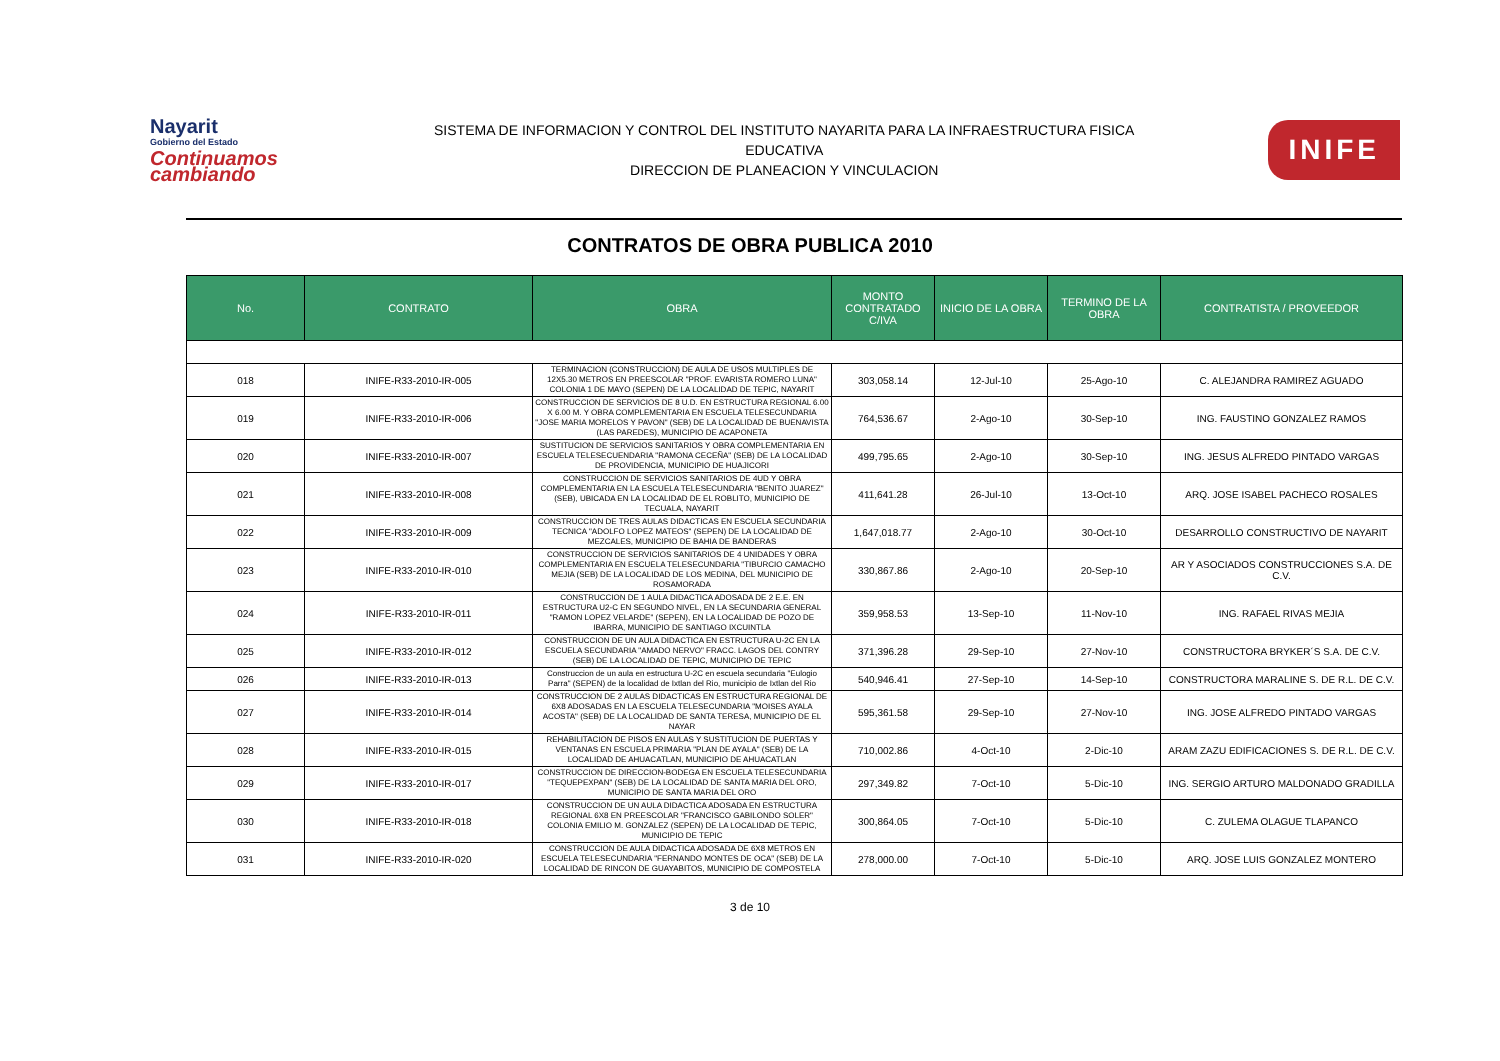Nayarit
Gobierno del Estado
Continuamos cambiando
SISTEMA DE INFORMACION Y CONTROL DEL INSTITUTO NAYARITA PARA LA INFRAESTRUCTURA FISICA
EDUCATIVA
DIRECCION DE PLANEACION Y VINCULACION
INIFE
CONTRATOS DE OBRA PUBLICA 2010
| No. | CONTRATO | OBRA | MONTO CONTRATADO C/IVA | INICIO DE LA OBRA | TERMINO DE LA OBRA | CONTRATISTA / PROVEEDOR |
| --- | --- | --- | --- | --- | --- | --- |
| 018 | INIFE-R33-2010-IR-005 | TERMINACION (CONSTRUCCION) DE AULA DE USOS MULTIPLES DE 12X5.30 METROS EN PREESCOLAR "PROF. EVARISTA ROMERO LUNA" COLONIA 1 DE MAYO (SEPEN) DE LA LOCALIDAD DE TEPIC, NAYARIT | 303,058.14 | 12-Jul-10 | 25-Ago-10 | C. ALEJANDRA RAMIREZ AGUADO |
| 019 | INIFE-R33-2010-IR-006 | CONSTRUCCION DE SERVICIOS DE 8 U.D. EN ESTRUCTURA REGIONAL 6.00 X 6.00 M. Y OBRA COMPLEMENTARIA EN ESCUELA TELESECUNDARIA "JOSE MARIA MORELOS Y PAVON" (SEB) DE LA LOCALIDAD DE BUENAVISTA (LAS PAREDES), MUNICIPIO DE ACAPONETA | 764,536.67 | 2-Ago-10 | 30-Sep-10 | ING. FAUSTINO GONZALEZ RAMOS |
| 020 | INIFE-R33-2010-IR-007 | SUSTITUCION DE SERVICIOS SANITARIOS Y OBRA COMPLEMENTARIA EN ESCUELA TELESECUENDARIA "RAMONA CECEÑA" (SEB) DE LA LOCALIDAD DE PROVIDENCIA, MUNICIPIO DE HUAJICORI | 499,795.65 | 2-Ago-10 | 30-Sep-10 | ING. JESUS ALFREDO PINTADO VARGAS |
| 021 | INIFE-R33-2010-IR-008 | CONSTRUCCION DE SERVICIOS SANITARIOS DE 4UD Y OBRA COMPLEMENTARIA EN LA ESCUELA TELESECUNDARIA "BENITO JUAREZ" (SEB), UBICADA EN LA LOCALIDAD DE EL ROBLITO, MUNICIPIO DE TECUALA, NAYARIT | 411,641.28 | 26-Jul-10 | 13-Oct-10 | ARQ. JOSE ISABEL PACHECO ROSALES |
| 022 | INIFE-R33-2010-IR-009 | CONSTRUCCION DE TRES AULAS DIDACTICAS EN ESCUELA SECUNDARIA TECNICA "ADOLFO LOPEZ MATEOS" (SEPEN) DE LA LOCALIDAD DE MEZCALES, MUNICIPIO DE BAHIA DE BANDERAS | 1,647,018.77 | 2-Ago-10 | 30-Oct-10 | DESARROLLO CONSTRUCTIVO DE NAYARIT |
| 023 | INIFE-R33-2010-IR-010 | CONSTRUCCION DE SERVICIOS SANITARIOS DE 4 UNIDADES Y OBRA COMPLEMENTARIA EN ESCUELA TELESECUNDARIA "TIBURCIO CAMACHO MEJIA (SEB) DE LA LOCALIDAD DE LOS MEDINA, DEL MUNICIPIO DE ROSAMORADA | 330,867.86 | 2-Ago-10 | 20-Sep-10 | AR Y ASOCIADOS CONSTRUCCIONES S.A. DE C.V. |
| 024 | INIFE-R33-2010-IR-011 | CONSTRUCCION DE 1 AULA DIDACTICA ADOSADA DE 2 E.E. EN ESTRUCTURA U2-C EN SEGUNDO NIVEL, EN LA SECUNDARIA GENERAL "RAMON LOPEZ VELARDE" (SEPEN), EN LA LOCALIDAD DE POZO DE IBARRA, MUNICIPIO DE SANTIAGO IXCUINTLA | 359,958.53 | 13-Sep-10 | 11-Nov-10 | ING. RAFAEL RIVAS MEJIA |
| 025 | INIFE-R33-2010-IR-012 | CONSTRUCCION DE UN AULA DIDACTICA EN ESTRUCTURA U-2C EN LA ESCUELA SECUNDARIA "AMADO NERVO" FRACC. LAGOS DEL CONTRY (SEB) DE LA LOCALIDAD DE TEPIC, MUNICIPIO DE TEPIC | 371,396.28 | 29-Sep-10 | 27-Nov-10 | CONSTRUCTORA BRYKER´S S.A. DE C.V. |
| 026 | INIFE-R33-2010-IR-013 | Construccion de un aula en estructura U-2C en escuela secundaria "Eulogio Parra" (SEPEN) de la localidad de Ixtlan del Rio, municipio de Ixtlan del Rio | 540,946.41 | 27-Sep-10 | 14-Sep-10 | CONSTRUCTORA MARALINE S. DE R.L. DE C.V. |
| 027 | INIFE-R33-2010-IR-014 | CONSTRUCCION DE 2 AULAS DIDACTICAS EN ESTRUCTURA REGIONAL DE 6X8 ADOSADAS EN LA ESCUELA TELESECUNDARIA "MOISES AYALA ACOSTA" (SEB) DE LA LOCALIDAD DE SANTA TERESA, MUNICIPIO DE EL NAYAR | 595,361.58 | 29-Sep-10 | 27-Nov-10 | ING. JOSE ALFREDO PINTADO VARGAS |
| 028 | INIFE-R33-2010-IR-015 | REHABILITACION DE PISOS EN AULAS Y SUSTITUCION DE PUERTAS Y VENTANAS EN ESCUELA PRIMARIA "PLAN DE AYALA" (SEB) DE LA LOCALIDAD DE AHUACATLAN, MUNICIPIO DE AHUACATLAN | 710,002.86 | 4-Oct-10 | 2-Dic-10 | ARAM ZAZU EDIFICACIONES S. DE R.L. DE C.V. |
| 029 | INIFE-R33-2010-IR-017 | CONSTRUCCION DE DIRECCION-BODEGA EN ESCUELA TELESECUNDARIA "TEQUEPEXPAN" (SEB) DE LA LOCALIDAD DE SANTA MARIA DEL ORO, MUNICIPIO DE SANTA MARIA DEL ORO | 297,349.82 | 7-Oct-10 | 5-Dic-10 | ING. SERGIO ARTURO MALDONADO GRADILLA |
| 030 | INIFE-R33-2010-IR-018 | CONSTRUCCION DE UN AULA DIDACTICA ADOSADA EN ESTRUCTURA REGIONAL 6X8 EN PREESCOLAR "FRANCISCO GABILONDO SOLER" COLONIA EMILIO M. GONZALEZ (SEPEN) DE LA LOCALIDAD DE TEPIC, MUNICIPIO DE TEPIC | 300,864.05 | 7-Oct-10 | 5-Dic-10 | C. ZULEMA OLAGUE TLAPANCO |
| 031 | INIFE-R33-2010-IR-020 | CONSTRUCCION DE AULA DIDACTICA ADOSADA DE 6X8 METROS EN ESCUELA TELESECUNDARIA "FERNANDO MONTES DE OCA" (SEB) DE LA LOCALIDAD DE RINCON DE GUAYABITOS, MUNICIPIO DE COMPOSTELA | 278,000.00 | 7-Oct-10 | 5-Dic-10 | ARQ. JOSE LUIS GONZALEZ MONTERO |
3 de 10